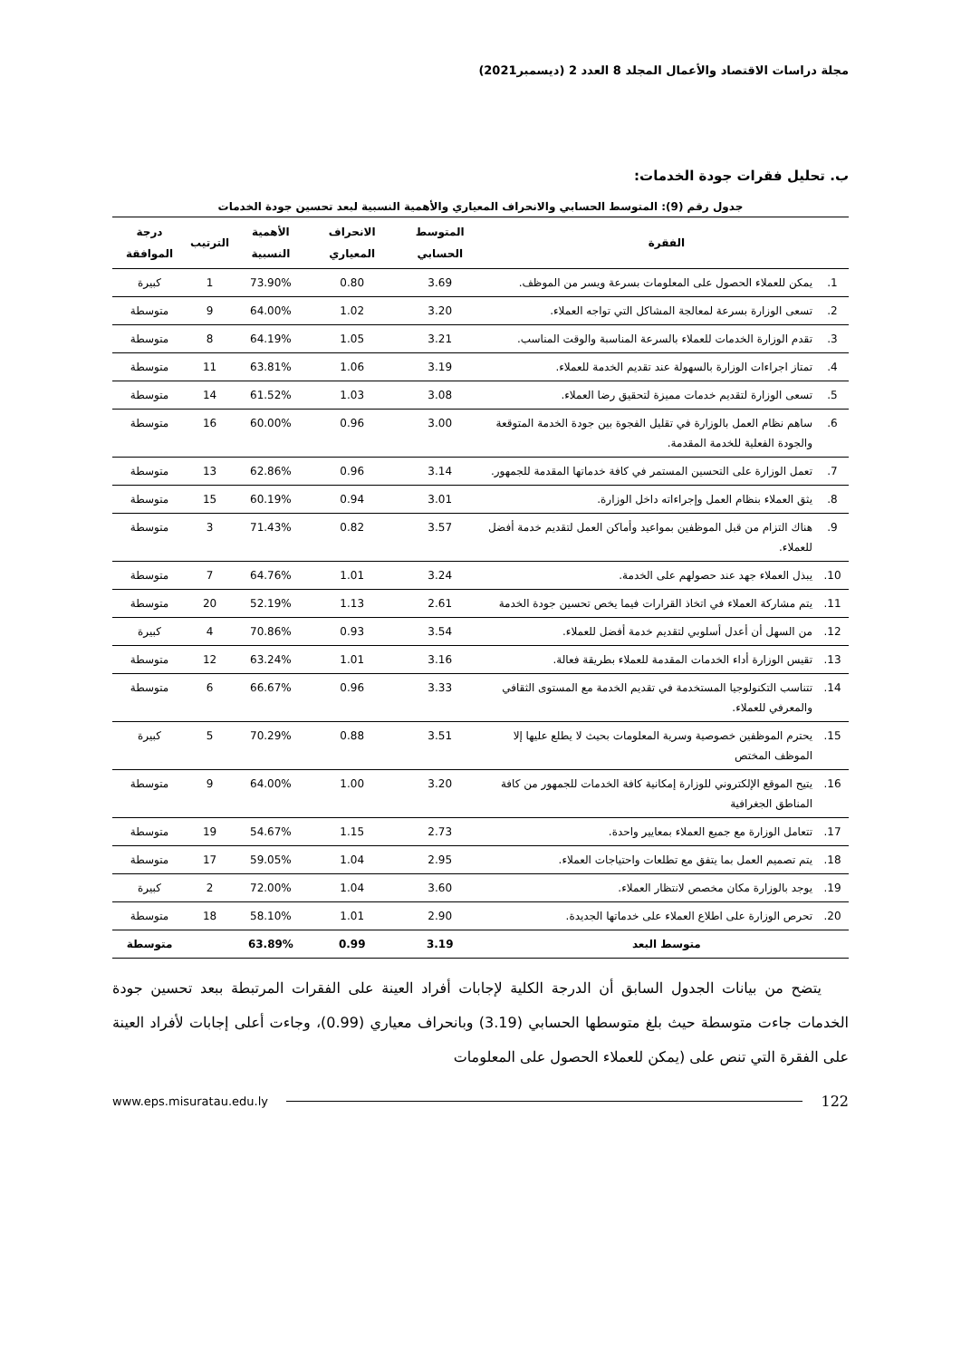مجلة دراسات الاقتصاد والأعمال المجلد 8 العدد 2 (ديسمبر2021)
ب. تحليل فقرات جودة الخدمات:
جدول رقم (9): المتوسط الحسابي والانحراف المعياري والأهمية النسبية لبعد تحسين جودة الخدمات
| الفقرة | | المتوسط الحسابي | الانحراف المعياري | الأهمية النسبية | الترتيب | درجة الموافقة |
| --- | --- | --- | --- | --- | --- | --- |
| 1. | يمكن للعملاء الحصول على المعلومات بسرعة ويسر من الموظف. | 3.69 | 0.80 | 73.90% | 1 | كبيرة |
| 2. | تسعى الوزارة بسرعة لمعالجة المشاكل التي تواجه العملاء. | 3.20 | 1.02 | 64.00% | 9 | متوسطة |
| 3. | تقدم الوزارة الخدمات للعملاء بالسرعة المناسبة والوقت المناسب. | 3.21 | 1.05 | 64.19% | 8 | متوسطة |
| 4. | تمتاز اجراءات الوزارة بالسهولة عند تقديم الخدمة للعملاء. | 3.19 | 1.06 | 63.81% | 11 | متوسطة |
| 5. | تسعى الوزارة لتقديم خدمات مميزة لتحقيق رضا العملاء. | 3.08 | 1.03 | 61.52% | 14 | متوسطة |
| 6. | ساهم نظام العمل بالوزارة في تقليل الفجوة بين جودة الخدمة المتوقعة والجودة الفعلية للخدمة المقدمة. | 3.00 | 0.96 | 60.00% | 16 | متوسطة |
| 7. | تعمل الوزارة على التحسين المستمر في كافة خدماتها المقدمة للجمهور. | 3.14 | 0.96 | 62.86% | 13 | متوسطة |
| 8. | يثق العملاء بنظام العمل وإجراءاته داخل الوزارة. | 3.01 | 0.94 | 60.19% | 15 | متوسطة |
| 9. | هناك التزام من قبل الموظفين بمواعيد وأماكن العمل لتقديم خدمة أفضل للعملاء. | 3.57 | 0.82 | 71.43% | 3 | متوسطة |
| 10. | يبذل العملاء جهد عند حصولهم على الخدمة. | 3.24 | 1.01 | 64.76% | 7 | متوسطة |
| 11. | يتم مشاركة العملاء في اتخاذ القرارات فيما يخص تحسين جودة الخدمة | 2.61 | 1.13 | 52.19% | 20 | متوسطة |
| 12. | من السهل أن أعدل أسلوبي لتقديم خدمة أفضل للعملاء. | 3.54 | 0.93 | 70.86% | 4 | كبيرة |
| 13. | تقيس الوزارة أداء الخدمات المقدمة للعملاء بطريقة فعالة. | 3.16 | 1.01 | 63.24% | 12 | متوسطة |
| 14. | تتناسب التكنولوجيا المستخدمة في تقديم الخدمة مع المستوى الثقافي والمعرفي للعملاء. | 3.33 | 0.96 | 66.67% | 6 | متوسطة |
| 15. | يحترم الموظفين خصوصية وسرية المعلومات بحيث لا يطلع عليها إلا الموظف المختص | 3.51 | 0.88 | 70.29% | 5 | كبيرة |
| 16. | يتيح الموقع الإلكتروني للوزارة إمكانية كافة الخدمات للجمهور من كافة المناطق الجغرافية | 3.20 | 1.00 | 64.00% | 9 | متوسطة |
| 17. | تتعامل الوزارة مع جميع العملاء بمعايير واحدة. | 2.73 | 1.15 | 54.67% | 19 | متوسطة |
| 18. | يتم تصميم العمل بما يتفق مع تطلعات واحتياجات العملاء. | 2.95 | 1.04 | 59.05% | 17 | متوسطة |
| 19. | يوجد بالوزارة مكان مخصص لانتظار العملاء. | 3.60 | 1.04 | 72.00% | 2 | كبيرة |
| 20. | تحرص الوزارة على اطلاع العملاء على خدماتها الجديدة. | 2.90 | 1.01 | 58.10% | 18 | متوسطة |
| متوسط البعد | | 3.19 | 0.99 | 63.89% | | متوسطة |
يتضح من بيانات الجدول السابق أن الدرجة الكلية لإجابات أفراد العينة على الفقرات المرتبطة ببعد تحسين جودة الخدمات جاءت متوسطة حيث بلغ متوسطها الحسابي (3.19) وبانحراف معياري (0.99)، وجاءت أعلى إجابات لأفراد العينة على الفقرة التي تنص على (يمكن للعملاء الحصول على المعلومات
122 www.eps.misuratau.edu.ly